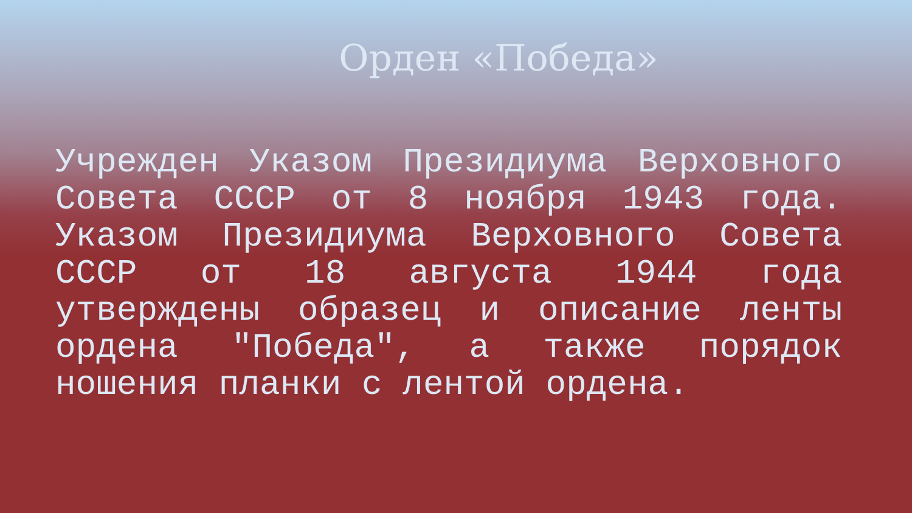Орден «Победа»
Учрежден Указом Президиума Верховного Совета СССР от 8 ноября 1943 года. Указом Президиума Верховного Совета СССР от 18 августа 1944 года утверждены образец и описание ленты ордена "Победа", а также порядок ношения планки с лентой ордена.